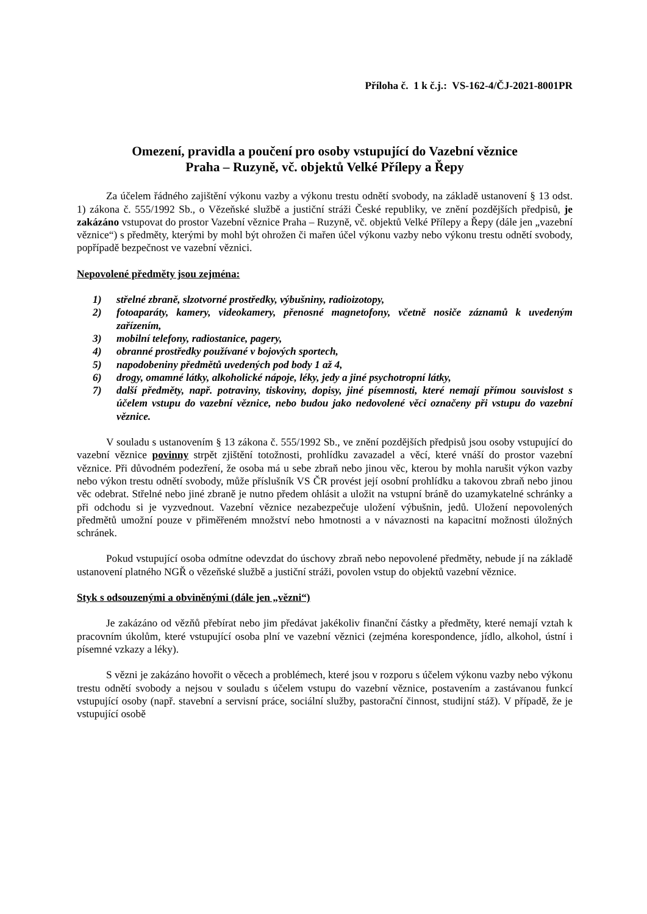Příloha č. 1 k č.j.: VS-162-4/ČJ-2021-8001PR
Omezení, pravidla a poučení pro osoby vstupující do Vazební věznice
Praha – Ruzyně, vč. objektů Velké Přílepy a Řepy
Za účelem řádného zajištění výkonu vazby a výkonu trestu odnětí svobody, na základě ustanovení § 13 odst. 1) zákona č. 555/1992 Sb., o Vězeňské službě a justiční stráži České republiky, ve znění pozdějších předpisů, je zakázáno vstupovat do prostor Vazební věznice Praha – Ruzyně, vč. objektů Velké Přílepy a Řepy (dále jen „vazební věznice“) s předměty, kterými by mohl být ohrožen či mařen účel výkonu vazby nebo výkonu trestu odnětí svobody, popřípadě bezpečnost ve vazební věznici.
Nepovolené předměty jsou zejména:
1) střelné zbraně, slzotvorné prostředky, výbušniny, radioizotopy,
2) fotoaparáty, kamery, videokamery, přenosné magnetofony, včetně nosiče záznamů k uvedeným zařízením,
3) mobilní telefony, radiostanice, pagery,
4) obranné prostředky používané v bojových sportech,
5) napodobeniny předmětů uvedených pod body 1 až 4,
6) drogy, omamné látky, alkoholické nápoje, léky, jedy a jiné psychotropní látky,
7) další předměty, např. potraviny, tiskoviny, dopisy, jiné písemnosti, které nemají přímou souvislost s účelem vstupu do vazební věznice, nebo budou jako nedovolené věci označeny při vstupu do vazební věznice.
V souladu s ustanovením § 13 zákona č. 555/1992 Sb., ve znění pozdějších předpisů jsou osoby vstupující do vazební věznice povinny strpět zjištění totožnosti, prohlídku zavazadel a věcí, které vnáší do prostor vazební věznice. Při důvodném podezření, že osoba má u sebe zbraň nebo jinou věc, kterou by mohla narušit výkon vazby nebo výkon trestu odnětí svobody, může příslušník VS ČR provést její osobní prohlídku a takovou zbraň nebo jinou věc odebrat. Střelné nebo jiné zbraně je nutno předem ohlásit a uložit na vstupní bráně do uzamykatelné schránky a při odchodu si je vyzvednout. Vazební věznice nezabezpečuje uložení výbušnin, jedů. Uložení nepovolených předmětů umožní pouze v přiměřeném množství nebo hmotnosti a v návaznosti na kapacitní možnosti úložných schránek.
Pokud vstupující osoba odmítne odevzdat do úschovy zbraň nebo nepovolené předměty, nebude jí na základě ustanovení platného NGŘ o vězeňské službě a justiční stráži, povolen vstup do objektů vazební věznice.
Styk s odsouzenými a obviněnými (dále jen „vězni“)
Je zakázáno od vězňů přebírat nebo jim předávat jakékoliv finanční částky a předměty, které nemají vztah k pracovním úkolům, které vstupující osoba plní ve vazební věznici (zejména korespondence, jídlo, alkohol, ústní i písemné vzkazy a léky).
S vězni je zakázáno hovořit o věcech a problémech, které jsou v rozporu s účelem výkonu vazby nebo výkonu trestu odnětí svobody a nejsou v souladu s účelem vstupu do vazební věznice, postavením a zastávanou funkcí vstupující osoby (např. stavební a servisní práce, sociální služby, pastorační činnost, studijní stáž). V případě, že je vstupující osobě